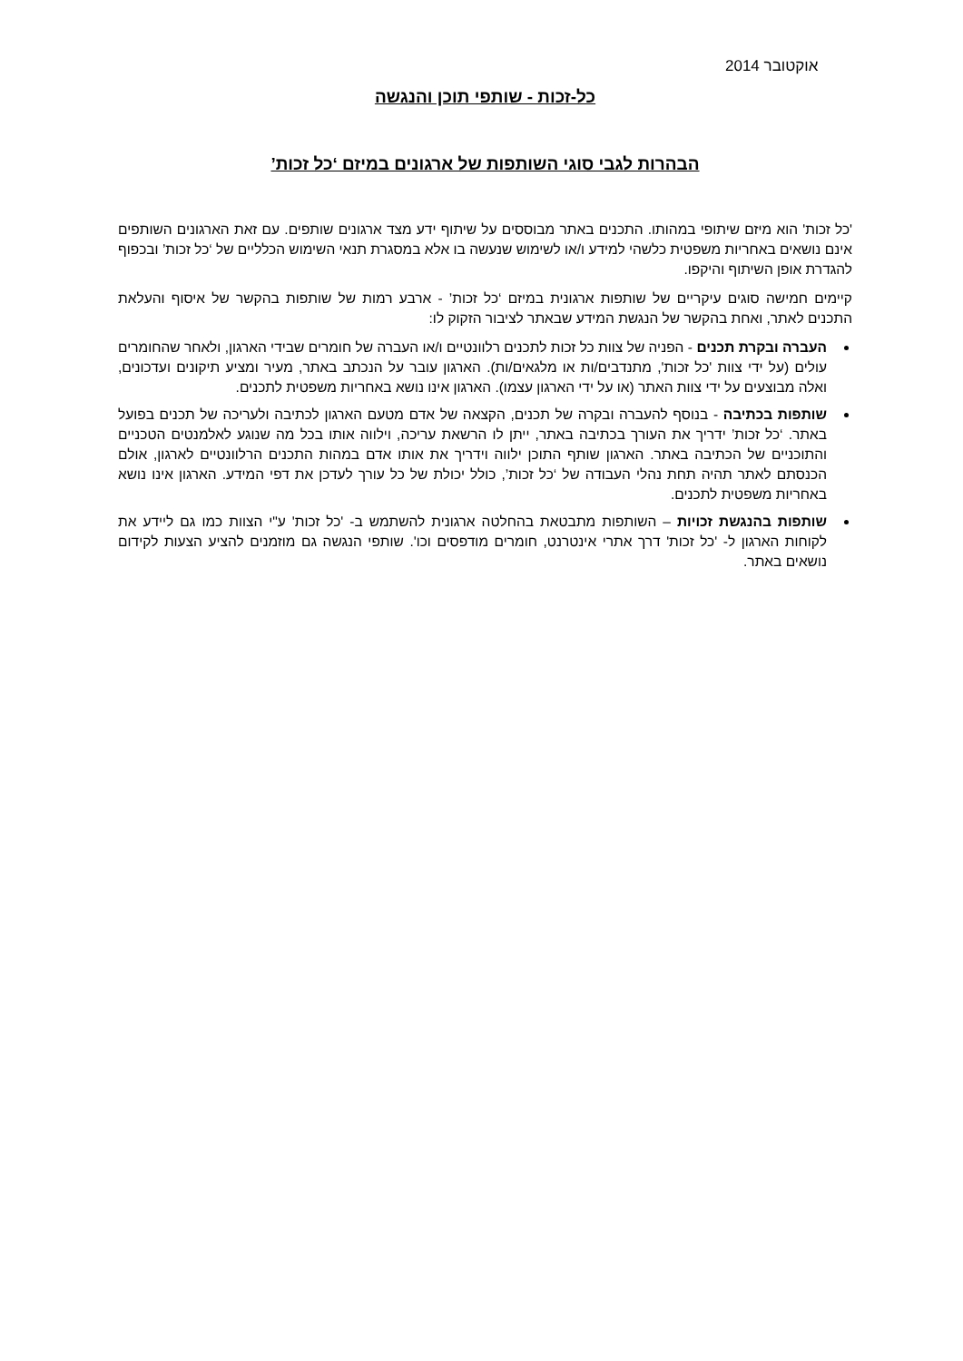אוקטובר 2014
כל-זכות - שותפי תוכן והנגשה
הבהרות לגבי סוגי השותפות של ארגונים במיזם ‘כל זכות’
'כל זכות' הוא מיזם שיתופי במהותו. התכנים באתר מבוססים על שיתוף ידע מצד ארגונים שותפים. עם זאת הארגונים השותפים אינם נושאים באחריות משפטית כלשהי למידע ו/או לשימוש שנעשה בו אלא במסגרת תנאי השימוש הכלליים של ‘כל זכות’ ובכפוף להגדרת אופן השיתוף והיקפו.
קיימים חמישה סוגים עיקריים של שותפות ארגונית במיזם ‘כל זכות’ - ארבע רמות של שותפות בהקשר של איסוף והעלאת התכנים לאתר, ואחת בהקשר של הנגשת המידע שבאתר לציבור הזקוק לו:
העברה ובקרת תכנים - הפניה של צוות כל זכות לתכנים רלוונטיים ו/או העברה של חומרים שבידי הארגון, ולאחר שהחומרים עולים (על ידי צוות 'כל זכות', מתנדבים/ות או מלגאים/ות). הארגון עובר על הנכתב באתר, מעיר ומציע תיקונים ועדכונים, ואלה מבוצעים על ידי צוות האתר (או על ידי הארגון עצמו). הארגון אינו נושא באחריות משפטית לתכנים.
שותפות בכתיבה - בנוסף להעברה ובקרה של תכנים, הקצאה של אדם מטעם הארגון לכתיבה ולעריכה של תכנים בפועל באתר. ‘כל זכות’ ידריך את העורך בכתיבה באתר, ייתן לו הרשאת עריכה, וילווה אותו בכל מה שנוגע לאלמנטים הטכניים והתוכניים של הכתיבה באתר. הארגון שותף התוכן ילווה וידריך את אותו אדם במהות התכנים הרלוונטיים לארגון, אולם הכנסתם לאתר תהיה תחת נהלי העבודה של ‘כל זכות’, כולל יכולת של כל עורך לעדכן את דפי המידע. הארגון אינו נושא באחריות משפטית לתכנים.
שותפות בהנגשת זכויות – השותפות מתבטאת בהחלטה ארגונית להשתמש ב- 'כל זכות' ע"י הצוות כמו גם ליידע את לקוחות הארגון ל- 'כל זכות' דרך אתרי אינטרנט, חומרים מודפסים וכו'. שותפי הנגשה גם מוזמנים להציע הצעות לקידום נושאים באתר.